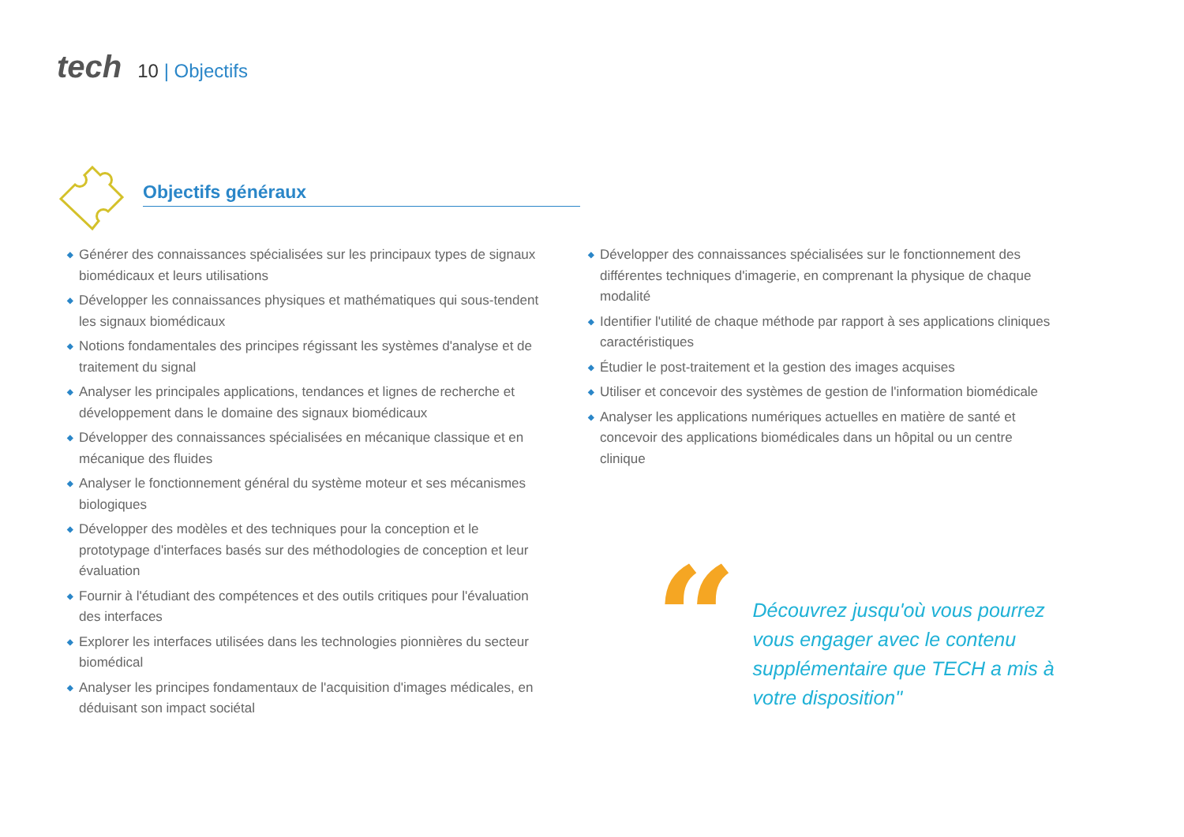tech
10 | Objectifs
Objectifs généraux
◆ Générer des connaissances spécialisées sur les principaux types de signaux biomédicaux et leurs utilisations
◆ Développer les connaissances physiques et mathématiques qui sous-tendent les signaux biomédicaux
◆ Notions fondamentales des principes régissant les systèmes d'analyse et de traitement du signal
◆ Analyser les principales applications, tendances et lignes de recherche et développement dans le domaine des signaux biomédicaux
◆ Développer des connaissances spécialisées en mécanique classique et en mécanique des fluides
◆ Analyser le fonctionnement général du système moteur et ses mécanismes biologiques
◆ Développer des modèles et des techniques pour la conception et le prototypage d'interfaces basés sur des méthodologies de conception et leur évaluation
◆ Fournir à l'étudiant des compétences et des outils critiques pour l'évaluation des interfaces
◆ Explorer les interfaces utilisées dans les technologies pionnières du secteur biomédical
◆ Analyser les principes fondamentaux de l'acquisition d'images médicales, en déduisant son impact sociétal
◆ Développer des connaissances spécialisées sur le fonctionnement des différentes techniques d'imagerie, en comprenant la physique de chaque modalité
◆ Identifier l'utilité de chaque méthode par rapport à ses applications cliniques caractéristiques
◆ Étudier le post-traitement et la gestion des images acquises
◆ Utiliser et concevoir des systèmes de gestion de l'information biomédicale
◆ Analyser les applications numériques actuelles en matière de santé et concevoir des applications biomédicales dans un hôpital ou un centre clinique
“
Découvrez jusqu'où vous pourrez vous engager avec le contenu supplémentaire que TECH a mis à votre disposition"